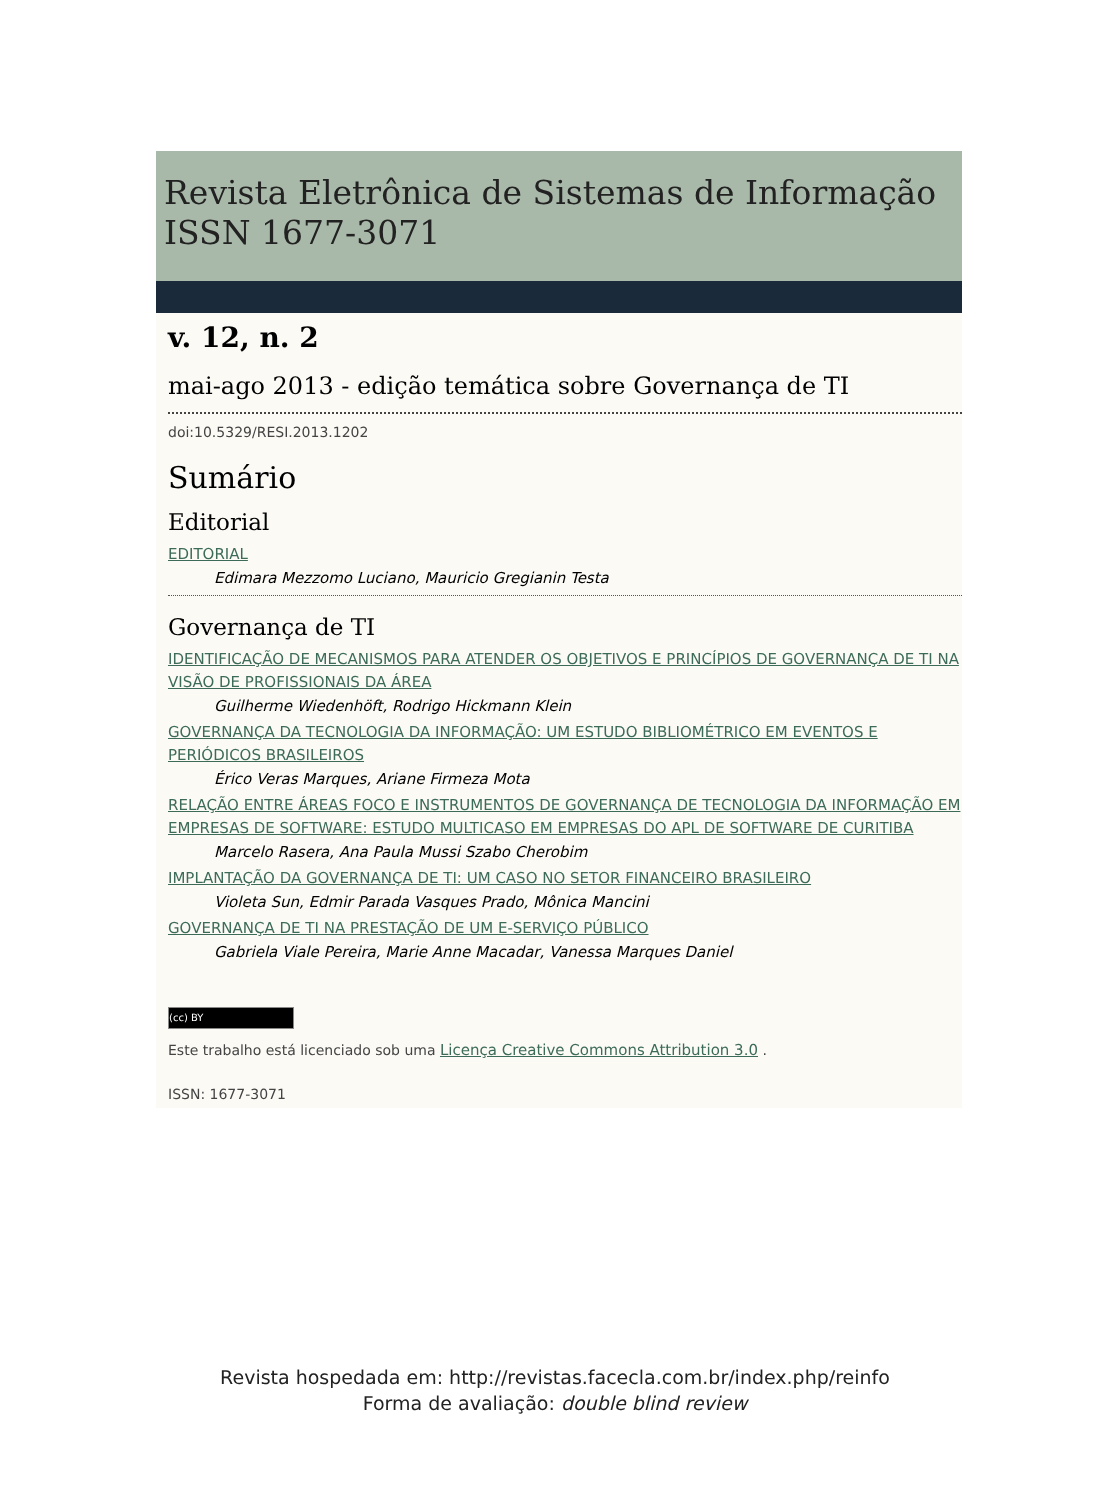Revista Eletrônica de Sistemas de Informação
ISSN 1677-3071
v. 12, n. 2
mai-ago 2013 - edição temática sobre Governança de TI
doi:10.5329/RESI.2013.1202
Sumário
Editorial
EDITORIAL
Edimara Mezzomo Luciano, Mauricio Gregianin Testa
Governança de TI
IDENTIFICAÇÃO DE MECANISMOS PARA ATENDER OS OBJETIVOS E PRINCÍPIOS DE GOVERNANÇA DE TI NA VISÃO DE PROFISSIONAIS DA ÁREA
Guilherme Wiedenhöft, Rodrigo Hickmann Klein
GOVERNANÇA DA TECNOLOGIA DA INFORMAÇÃO: UM ESTUDO BIBLIOMÉTRICO EM EVENTOS E PERIÓDICOS BRASILEIROS
Érico Veras Marques, Ariane Firmeza Mota
RELAÇÃO ENTRE ÁREAS FOCO E INSTRUMENTOS DE GOVERNANÇA DE TECNOLOGIA DA INFORMAÇÃO EM EMPRESAS DE SOFTWARE: ESTUDO MULTICASO EM EMPRESAS DO APL DE SOFTWARE DE CURITIBA
Marcelo Rasera, Ana Paula Mussi Szabo Cherobim
IMPLANTAÇÃO DA GOVERNANÇA DE TI: UM CASO NO SETOR FINANCEIRO BRASILEIRO
Violeta Sun, Edmir Parada Vasques Prado, Mônica Mancini
GOVERNANÇA DE TI NA PRESTAÇÃO DE UM E-SERVIÇO PÚBLICO
Gabriela Viale Pereira, Marie Anne Macadar, Vanessa Marques Daniel
(cc) BY
Este trabalho está licenciado sob uma Licença Creative Commons Attribution 3.0 .
ISSN: 1677-3071
Revista hospedada em: http://revistas.facecla.com.br/index.php/reinfo
Forma de avaliação: double blind review